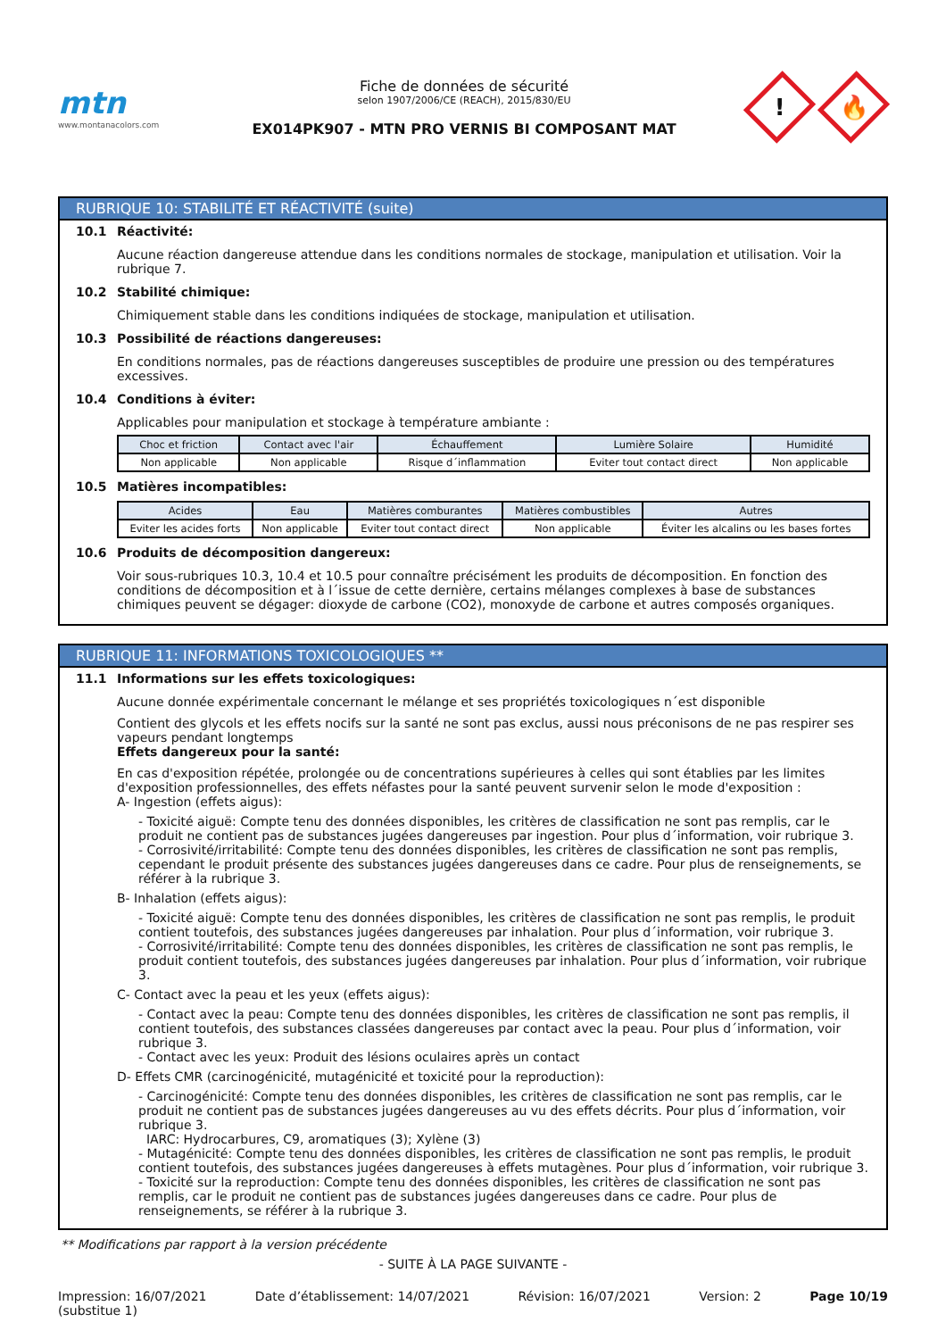mtn
www.montanacolors.com
Fiche de données de sécurité
selon 1907/2006/CE (REACH), 2015/830/EU
EX014PK907 - MTN PRO VERNIS BI COMPOSANT MAT
!
🔥
RUBRIQUE 10: STABILITÉ ET RÉACTIVITÉ (suite)
10.1 Réactivité:
Aucune réaction dangereuse attendue dans les conditions normales de stockage, manipulation et utilisation. Voir la rubrique 7.
10.2 Stabilité chimique:
Chimiquement stable dans les conditions indiquées de stockage, manipulation et utilisation.
10.3 Possibilité de réactions dangereuses:
En conditions normales, pas de réactions dangereuses susceptibles de produire une pression ou des températures excessives.
10.4 Conditions à éviter:
Applicables pour manipulation et stockage à température ambiante :
| Choc et friction | Contact avec l'air | Échauffement | Lumière Solaire | Humidité |
| --- | --- | --- | --- | --- |
| Non applicable | Non applicable | Risque d´inflammation | Eviter tout contact direct | Non applicable |
10.5 Matières incompatibles:
| Acides | Eau | Matières comburantes | Matières combustibles | Autres |
| --- | --- | --- | --- | --- |
| Eviter les acides forts | Non applicable | Eviter tout contact direct | Non applicable | Éviter les alcalins ou les bases fortes |
10.6 Produits de décomposition dangereux:
Voir sous-rubriques 10.3, 10.4 et 10.5 pour connaître précisément les produits de décomposition. En fonction des conditions de décomposition et à l´issue de cette dernière, certains mélanges complexes à base de substances chimiques peuvent se dégager: dioxyde de carbone (CO2), monoxyde de carbone et autres composés organiques.
RUBRIQUE 11: INFORMATIONS TOXICOLOGIQUES **
11.1 Informations sur les effets toxicologiques:
Aucune donnée expérimentale concernant le mélange et ses propriétés toxicologiques n´est disponible
Contient des glycols et les effets nocifs sur la santé ne sont pas exclus, aussi nous préconisons de ne pas respirer ses vapeurs pendant longtemps
Effets dangereux pour la santé:
En cas d'exposition répétée, prolongée ou de concentrations supérieures à celles qui sont établies par les limites d'exposition professionnelles, des effets néfastes pour la santé peuvent survenir selon le mode d'exposition :
A- Ingestion (effets aigus):
- Toxicité aiguë: Compte tenu des données disponibles, les critères de classification ne sont pas remplis, car le produit ne contient pas de substances jugées dangereuses par ingestion. Pour plus d´information, voir rubrique 3.
- Corrosivité/irritabilité: Compte tenu des données disponibles, les critères de classification ne sont pas remplis, cependant le produit présente des substances jugées dangereuses dans ce cadre. Pour plus de renseignements, se référer à la rubrique 3.
B- Inhalation (effets aigus):
- Toxicité aiguë: Compte tenu des données disponibles, les critères de classification ne sont pas remplis, le produit contient toutefois, des substances jugées dangereuses par inhalation. Pour plus d´information, voir rubrique 3.
- Corrosivité/irritabilité: Compte tenu des données disponibles, les critères de classification ne sont pas remplis, le produit contient toutefois, des substances jugées dangereuses par inhalation. Pour plus d´information, voir rubrique 3.
C- Contact avec la peau et les yeux (effets aigus):
- Contact avec la peau: Compte tenu des données disponibles, les critères de classification ne sont pas remplis, il contient toutefois, des substances classées dangereuses par contact avec la peau. Pour plus d´information, voir rubrique 3.
- Contact avec les yeux: Produit des lésions oculaires après un contact
D- Effets CMR (carcinogénicité, mutagénicité et toxicité pour la reproduction):
- Carcinogénicité: Compte tenu des données disponibles, les critères de classification ne sont pas remplis, car le produit ne contient pas de substances jugées dangereuses au vu des effets décrits. Pour plus d´information, voir rubrique 3.
IARC: Hydrocarbures, C9, aromatiques (3); Xylène (3)
- Mutagénicité: Compte tenu des données disponibles, les critères de classification ne sont pas remplis, le produit contient toutefois, des substances jugées dangereuses à effets mutagènes. Pour plus d´information, voir rubrique 3.
- Toxicité sur la reproduction: Compte tenu des données disponibles, les critères de classification ne sont pas remplis, car le produit ne contient pas de substances jugées dangereuses dans ce cadre. Pour plus de renseignements, se référer à la rubrique 3.
** Modifications par rapport à la version précédente
- SUITE À LA PAGE SUIVANTE -
Impression: 16/07/2021
(substitue 1) Date d’établissement: 14/07/2021 Révision: 16/07/2021 Version: 2 Page 10/19